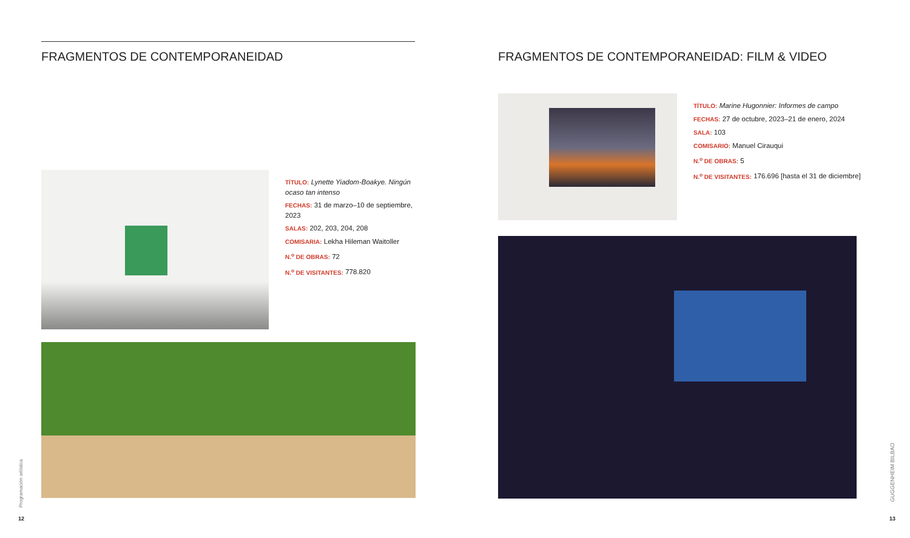FRAGMENTOS DE CONTEMPORANEIDAD FRAGMENTOS DE CONTEMPORANEIDAD: FILM & VIDEO
TÍTULO: Lynette Yiadom-Boakye. Ningún ocaso tan intenso
FECHAS: 31 de marzo–10 de septiembre, 2023
SALAS: 202, 203, 204, 208
COMISARIA: Lekha Hileman Waitoller
N.<sup>o</sup> DE OBRAS: 72
N.<sup>o</sup> DE VISITANTES: 778.820
TÍTULO: Marine Hugonnier: Informes de campo
FECHAS: 27 de octubre, 2023–21 de enero, 2024
SALA: 103
COMISARIO: Manuel Cirauqui
N.<sup>o</sup> DE OBRAS: 5
N.<sup>o</sup> DE VISITANTES: 176.696 [hasta el 31 de diciembre]
Programación artística
12
GUGGENHEIM BILBAO
13